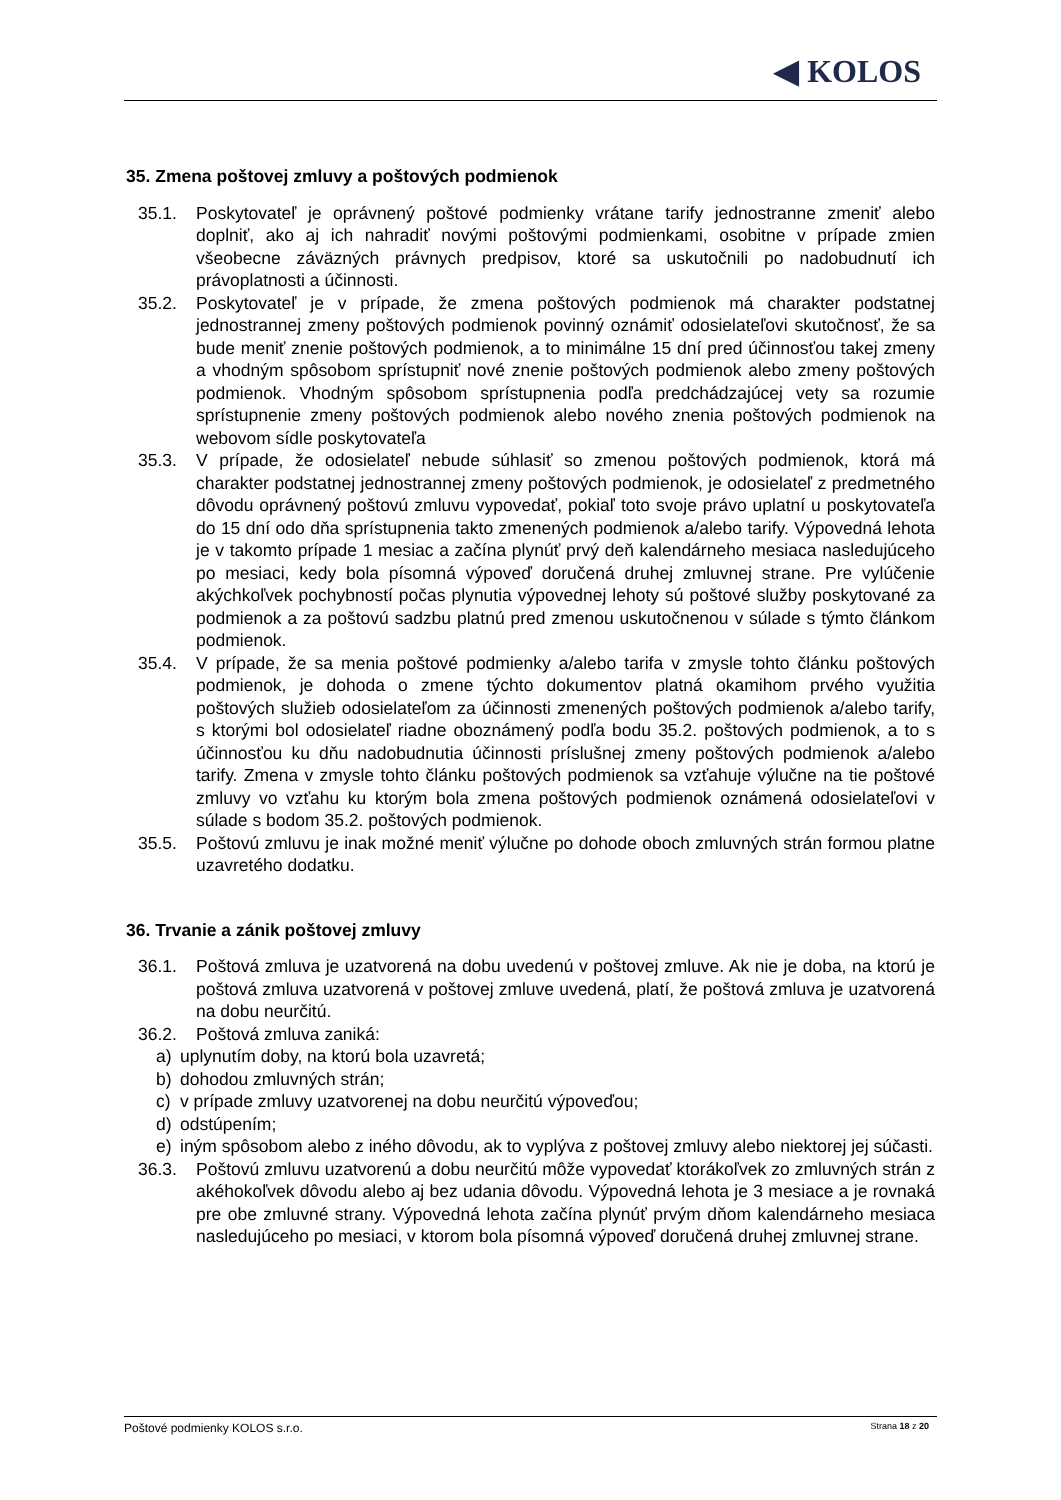◀ KOLOS
35. Zmena poštovej zmluvy a poštových podmienok
35.1. Poskytovateľ je oprávnený poštové podmienky vrátane tarify jednostranne zmeniť alebo doplniť, ako aj ich nahradiť novými poštovými podmienkami, osobitne v prípade zmien všeobecne záväzných právnych predpisov, ktoré sa uskutočnili po nadobudnutí ich právoplatnosti a účinnosti.
35.2. Poskytovateľ je v prípade, že zmena poštových podmienok má charakter podstatnej jednostrannej zmeny poštových podmienok povinný oznámiť odosielateľovi skutočnosť, že sa bude meniť znenie poštových podmienok, a to minimálne 15 dní pred účinnosťou takej zmeny a vhodným spôsobom sprístupniť nové znenie poštových podmienok alebo zmeny poštových podmienok. Vhodným spôsobom sprístupnenia podľa predchádzajúcej vety sa rozumie sprístupnenie zmeny poštových podmienok alebo nového znenia poštových podmienok na webovom sídle poskytovateľa
35.3. V prípade, že odosielateľ nebude súhlasiť so zmenou poštových podmienok, ktorá má charakter podstatnej jednostrannej zmeny poštových podmienok, je odosielateľ z predmetného dôvodu oprávnený poštovú zmluvu vypovedať, pokiaľ toto svoje právo uplatní u poskytovateľa do 15 dní odo dňa sprístupnenia takto zmenených podmienok a/alebo tarify. Výpovedná lehota je v takomto prípade 1 mesiac a začína plynúť prvý deň kalendárneho mesiaca nasledujúceho po mesiaci, kedy bola písomná výpoveď doručená druhej zmluvnej strane. Pre vylúčenie akýchkoľvek pochybností počas plynutia výpovednej lehoty sú poštové služby poskytované za podmienok a za poštovú sadzbu platnú pred zmenou uskutočnenou v súlade s týmto článkom podmienok.
35.4. V prípade, že sa menia poštové podmienky a/alebo tarifa v zmysle tohto článku poštových podmienok, je dohoda o zmene týchto dokumentov platná okamihom prvého využitia poštových služieb odosielateľom za účinnosti zmenených poštových podmienok a/alebo tarify, s ktorými bol odosielateľ riadne oboznámený podľa bodu 35.2. poštových podmienok, a to s účinnosťou ku dňu nadobudnutia účinnosti príslušnej zmeny poštových podmienok a/alebo tarify. Zmena v zmysle tohto článku poštových podmienok sa vzťahuje výlučne na tie poštové zmluvy vo vzťahu ku ktorým bola zmena poštových podmienok oznámená odosielateľovi v súlade s bodom 35.2. poštových podmienok.
35.5. Poštovú zmluvu je inak možné meniť výlučne po dohode oboch zmluvných strán formou platne uzavretého dodatku.
36. Trvanie a zánik poštovej zmluvy
36.1. Poštová zmluva je uzatvorená na dobu uvedenú v poštovej zmluve. Ak nie je doba, na ktorú je poštová zmluva uzatvorená v poštovej zmluve uvedená, platí, že poštová zmluva je uzatvorená na dobu neurčitú.
36.2. Poštová zmluva zaniká:
a) uplynutím doby, na ktorú bola uzavretá;
b) dohodou zmluvných strán;
c) v prípade zmluvy uzatvorenej na dobu neurčitú výpoveďou;
d) odstúpením;
e) iným spôsobom alebo z iného dôvodu, ak to vyplýva z poštovej zmluvy alebo niektorej jej súčasti.
36.3. Poštovú zmluvu uzatvorenú a dobu neurčitú môže vypovedať ktorákoľvek zo zmluvných strán z akéhokoľvek dôvodu alebo aj bez udania dôvodu. Výpovedná lehota je 3 mesiace a je rovnaká pre obe zmluvné strany. Výpovedná lehota začína plynúť prvým dňom kalendárneho mesiaca nasledujúceho po mesiaci, v ktorom bola písomná výpoveď doručená druhej zmluvnej strane.
Poštové podmienky KOLOS s.r.o. Strana 18 z 20